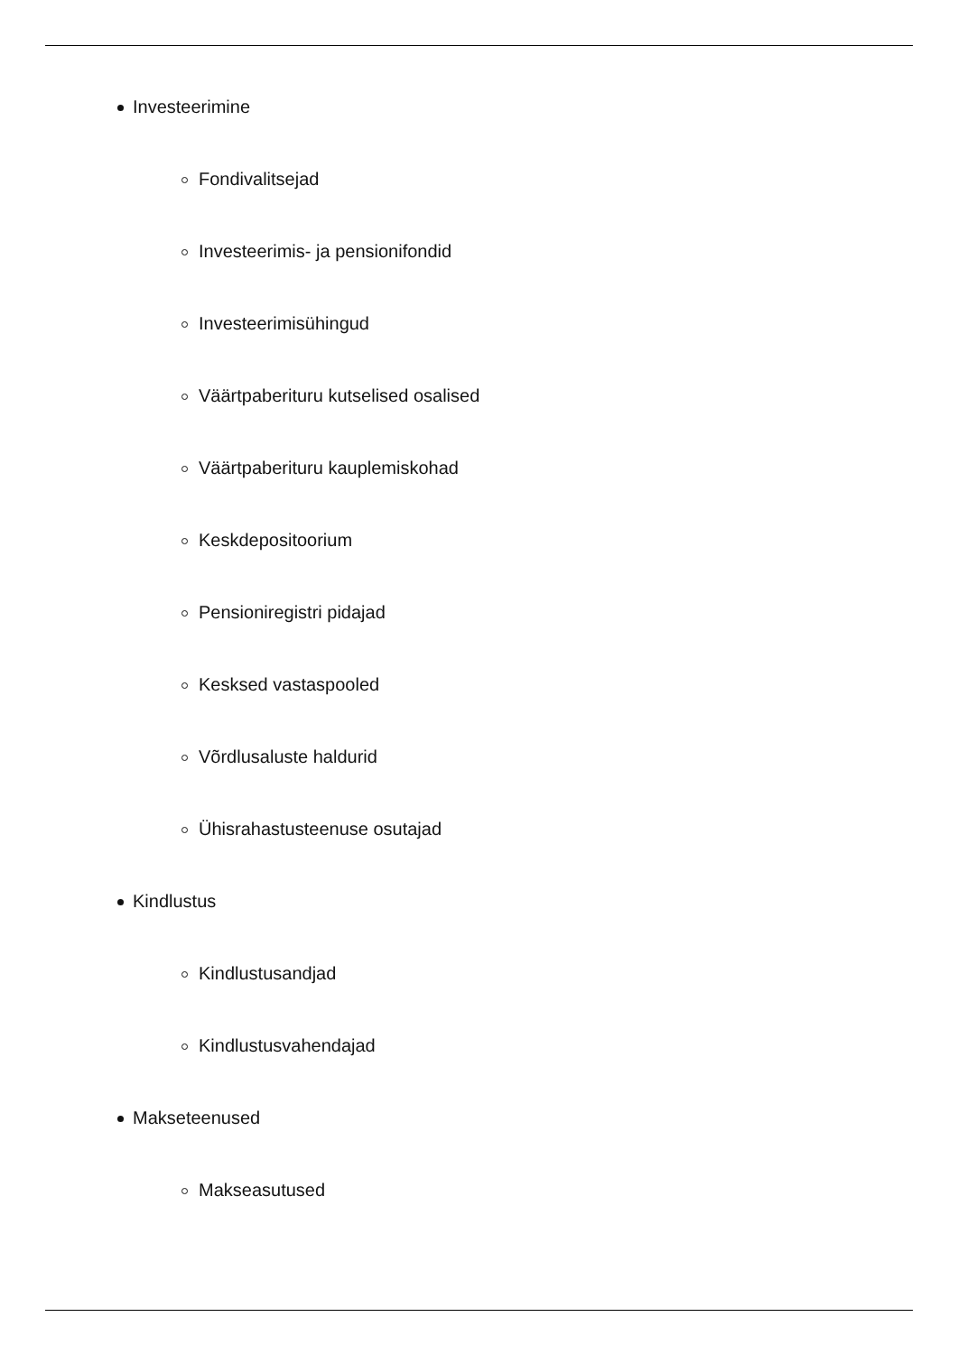Investeerimine
Fondivalitsejad
Investeerimis- ja pensionifondid
Investeerimisühingud
Väärtpaberituru kutselised osalised
Väärtpaberituru kauplemiskohad
Keskdepositoorium
Pensioniregistri pidajad
Kesksed vastaspooled
Võrdlusaluste haldurid
Ühisrahastusteenuse osutajad
Kindlustus
Kindlustusandjad
Kindlustusvahendajad
Makseteenused
Makseasutused